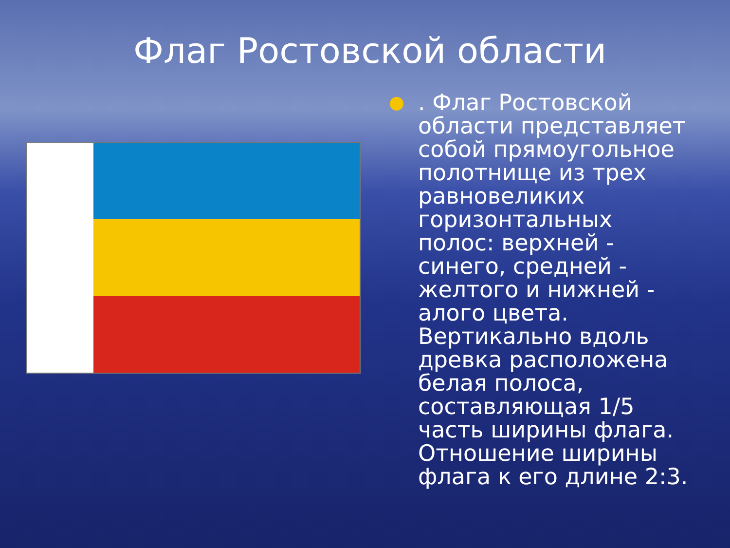Флаг Ростовской области
. Флаг Ростовской области представляет собой прямоугольное полотнище из трех равновеликих горизонтальных полос: верхней - синего, средней - желтого и нижней - алого цвета. Вертикально вдоль древка расположена белая полоса, составляющая 1/5 часть ширины флага. Отношение ширины флага к его длине 2:3.